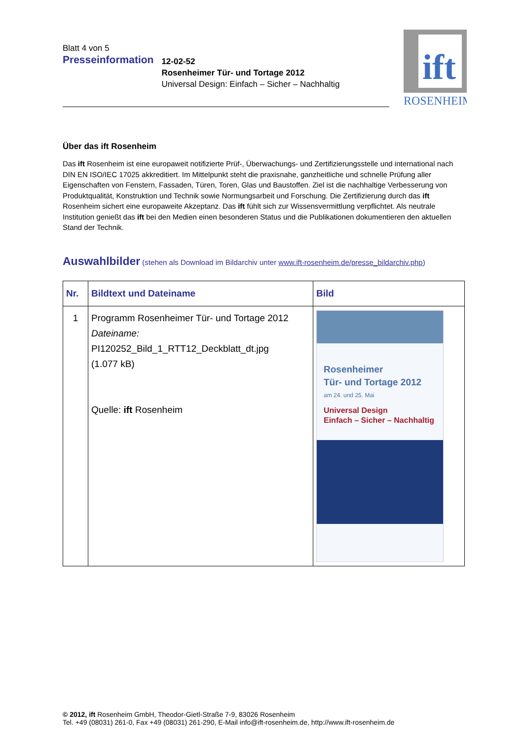Blatt 4 von 5
Presseinformation
12-02-52
Rosenheimer Tür- und Tortage 2012
Universal Design: Einfach – Sicher – Nachhaltig
ift
ROSENHEIM
Über das ift Rosenheim
Das ift Rosenheim ist eine europaweit notifizierte Prüf-, Überwachungs- und Zertifizierungsstelle und international nach DIN EN ISO/IEC 17025 akkreditiert. Im Mittelpunkt steht die praxisnahe, ganzheitliche und schnelle Prüfung aller Eigenschaften von Fenstern, Fassaden, Türen, Toren, Glas und Baustoffen. Ziel ist die nachhaltige Verbesserung von Produktqualität, Konstruktion und Technik sowie Normungsarbeit und Forschung. Die Zertifizierung durch das ift Rosenheim sichert eine europaweite Akzeptanz. Das ift fühlt sich zur Wissensvermittlung verpflichtet. Als neutrale Institution genießt das ift bei den Medien einen besonderen Status und die Publikationen dokumentieren den aktuellen Stand der Technik.
Auswahlbilder (stehen als Download im Bildarchiv unter www.ift-rosenheim.de/presse_bildarchiv.php)
| Nr. | Bildtext und Dateiname | Bild |
| --- | --- | --- |
| 1 | Programm Rosenheimer Tür- und Tortage 2012 Dateiname: PI120252_Bild_1_RTT12_Deckblatt_dt.jpg (1.077 kB) Quelle: ift Rosenheim | Rosenheimer Tür- und Tortage 2012 am 24. und 25. Mai Universal Design Einfach – Sicher – Nachhaltig |
© 2012, ift Rosenheim GmbH, Theodor-Gietl-Straße 7-9, 83026 Rosenheim
Tel. +49 (08031) 261-0, Fax +49 (08031) 261-290, E-Mail info@ift-rosenheim.de, http://www.ift-rosenheim.de